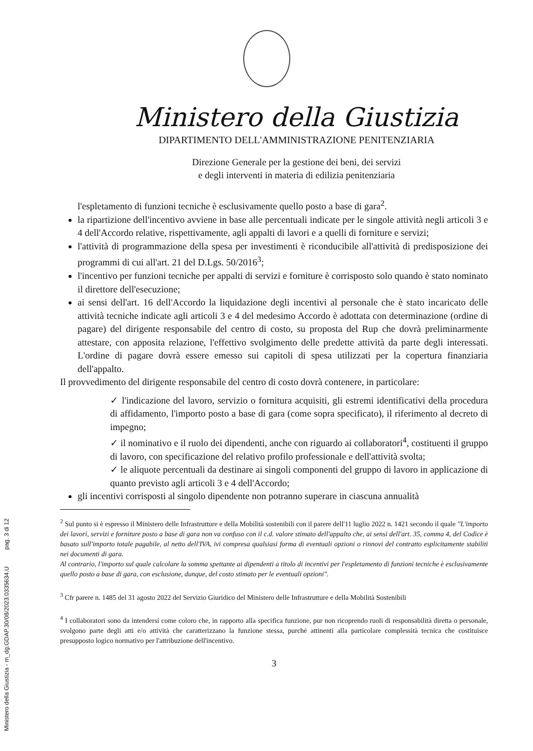Ministero della Giustizia - m_dg.GDAP.30/08/2023.0335634.U pag. 3 di 12
Ministero della Giustizia
DIPARTIMENTO DELL'AMMINISTRAZIONE PENITENZIARIA
Direzione Generale per la gestione dei beni, dei servizi
e degli interventi in materia di edilizia penitenziaria
l'espletamento di funzioni tecniche è esclusivamente quello posto a base di gara<sup>2</sup>.
la ripartizione dell'incentivo avviene in base alle percentuali indicate per le singole attività negli articoli 3 e 4 dell'Accordo relative, rispettivamente, agli appalti di lavori e a quelli di forniture e servizi;
l'attività di programmazione della spesa per investimenti è riconducibile all'attività di predisposizione dei programmi di cui all'art. 21 del D.Lgs. 50/2016<sup>3</sup>;
l'incentivo per funzioni tecniche per appalti di servizi e forniture è corrisposto solo quando è stato nominato il direttore dell'esecuzione;
ai sensi dell'art. 16 dell'Accordo la liquidazione degli incentivi al personale che è stato incaricato delle attività tecniche indicate agli articoli 3 e 4 del medesimo Accordo è adottata con determinazione (ordine di pagare) del dirigente responsabile del centro di costo, su proposta del Rup che dovrà preliminarmente attestare, con apposita relazione, l'effettivo svolgimento delle predette attività da parte degli interessati. L'ordine di pagare dovrà essere emesso sui capitoli di spesa utilizzati per la copertura finanziaria dell'appalto.
Il provvedimento del dirigente responsabile del centro di costo dovrà contenere, in particolare:
✓ l'indicazione del lavoro, servizio o fornitura acquisiti, gli estremi identificativi della procedura di affidamento, l'importo posto a base di gara (come sopra specificato), il riferimento al decreto di impegno;
✓ il nominativo e il ruolo dei dipendenti, anche con riguardo ai collaboratori<sup>4</sup>, costituenti il gruppo di lavoro, con specificazione del relativo profilo professionale e dell'attività svolta;
✓ le aliquote percentuali da destinare ai singoli componenti del gruppo di lavoro in applicazione di quanto previsto agli articoli 3 e 4 dell'Accordo;
gli incentivi corrisposti al singolo dipendente non potranno superare in ciascuna annualità
<sup>2</sup> Sul punto si è espresso il Ministero delle Infrastrutture e della Mobilità sostenibili con il parere dell'11 luglio 2022 n. 1421 secondo il quale "L'importo dei lavori, servizi e forniture posto a base di gara non va confuso con il c.d. valore stimato dell'appalto che, ai sensi dell'art. 35, comma 4, del Codice è basato sull'importo totale pagabile, al netto dell'IVA, ivi compresa qualsiasi forma di eventuali opzioni o rinnovi del contratto esplicitamente stabiliti nei documenti di gara.
Al contrario, l'importo sul quale calcolare la somma spettante ai dipendenti a titolo di incentivi per l'espletamento di funzioni tecniche è esclusivamente quello posto a base di gara, con esclusione, dunque, del costo stimato per le eventuali opzioni".
<sup>3</sup> Cfr parere n. 1485 del 31 agosto 2022 del Servizio Giuridico del Ministero delle Infrastrutture e della Mobilità Sostenibili
<sup>4</sup> I collaboratori sono da intendersi come coloro che, in rapporto alla specifica funzione, pur non ricoprendo ruoli di responsabilità diretta o personale, svolgono parte degli atti e/o attività che caratterizzano la funzione stessa, purché attinenti alla particolare complessità tecnica che costituisce presupposto logico normativo per l'attribuzione dell'incentivo.
3